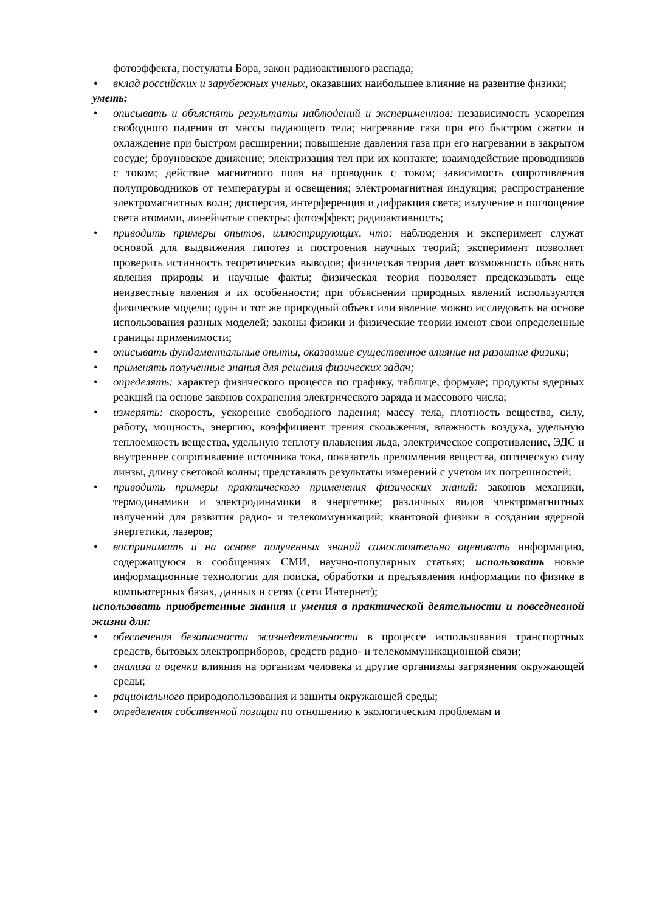фотоэффекта, постулаты Бора, закон радиоактивного распада;
• вклад российских и зарубежных ученых, оказавших наибольшее влияние на развитие физики;
уметь:
• описывать и объяснять результаты наблюдений и экспериментов: независимость ускорения свободного падения от массы падающего тела; нагревание газа при его быстром сжатии и охлаждение при быстром расширении; повышение давления газа при его нагревании в закрытом сосуде; броуновское движение; электризация тел при их контакте; взаимодействие проводников с током; действие магнитного поля на проводник с током; зависимость сопротивления полупроводников от температуры и освещения; электромагнитная индукция; распространение электромагнитных волн; дисперсия, интерференция и дифракция света; излучение и поглощение света атомами, линейчатые спектры; фотоэффект; радиоактивность;
• приводить примеры опытов, иллюстрирующих, что: наблюдения и эксперимент служат основой для выдвижения гипотез и построения научных теорий; эксперимент позволяет проверить истинность теоретических выводов; физическая теория дает возможность объяснять явления природы и научные факты; физическая теория позволяет предсказывать еще неизвестные явления и их особенности; при объяснении природных явлений используются физические модели; один и тот же природный объект или явление можно исследовать на основе использования разных моделей; законы физики и физические теории имеют свои определенные границы применимости;
• описывать фундаментальные опыты, оказавшие существенное влияние на развитие физики;
• применять полученные знания для решения физических задач;
• определять: характер физического процесса по графику, таблице, формуле; продукты ядерных реакций на основе законов сохранения электрического заряда и массового числа;
• измерять: скорость, ускорение свободного падения; массу тела, плотность вещества, силу, работу, мощность, энергию, коэффициент трения скольжения, влажность воздуха, удельную теплоемкость вещества, удельную теплоту плавления льда, электрическое сопротивление, ЭДС и внутреннее сопротивление источника тока, показатель преломления вещества, оптическую силу линзы, длину световой волны; представлять результаты измерений с учетом их погрешностей;
• приводить примеры практического применения физических знаний: законов механики, термодинамики и электродинамики в энергетике; различных видов электромагнитных излучений для развития радио- и телекоммуникаций; квантовой физики в создании ядерной энергетики, лазеров;
• воспринимать и на основе полученных знаний самостоятельно оценивать информацию, содержащуюся в сообщениях СМИ, научно-популярных статьях; использовать новые информационные технологии для поиска, обработки и предъявления информации по физике в компьютерных базах, данных и сетях (сети Интернет);
использовать приобретенные знания и умения в практической деятельности и повседневной жизни для:
• обеспечения безопасности жизнедеятельности в процессе использования транспортных средств, бытовых электроприборов, средств радио- и телекоммуникационной связи;
• анализа и оценки влияния на организм человека и другие организмы загрязнения окружающей среды;
• рационального природопользования и защиты окружающей среды;
• определения собственной позиции по отношению к экологическим проблемам и